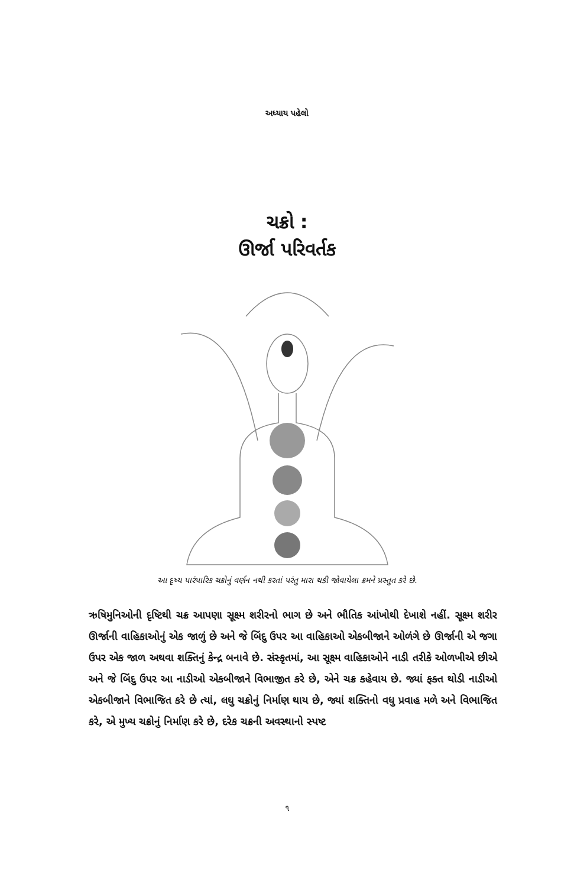અધ્યાય પહેલો
ચક્રો :
ઊર્જા પરિવર્તક
આ દૃષ્ય પારંપારિક ચક્રોનું વર્ણન નથી કરતાં પરંતુ મારા થકી જોવાયેલા ક્રમને પ્રસ્તુત કરે છે.
ઋષિમુનિઓની દૃષ્ટિથી ચક્ર આપણા સૂક્ષ્મ શરીરનો ભાગ છે અને ભૌતિક આંખોથી દેખાશે નહીં. સૂક્ષ્મ શરીર ઊર્જાની વાહિકાઓનું એક જાળું છે અને જે બિંદુ ઉપર આ વાહિકાઓ એકબીજાને ઓળંગે છે ઊર્જાની એ જગા ઉપર એક જાળ અથવા શક્તિનું કેન્દ્ર બનાવે છે. સંસ્કૃતમાં, આ સૂક્ષ્મ વાહિકાઓને નાડી તરીકે ઓળખીએ છીએ અને જે બિંદુ ઉપર આ નાડીઓ એકબીજાને વિભાજીત કરે છે, એને ચક્ર કહેવાય છે. જ્યાં ફક્ત થોડી નાડીઓ એકબીજાને વિભાજિત કરે છે ત્યાં, લઘુ ચક્રોનું નિર્માણ થાય છે, જ્યાં શક્તિનો વધુ પ્રવાહ મળે અને વિભાજિત કરે, એ મુખ્ય ચક્રોનું નિર્માણ કરે છે, દરેક ચક્રની અવસ્થાનો સ્પષ્ટ
૧